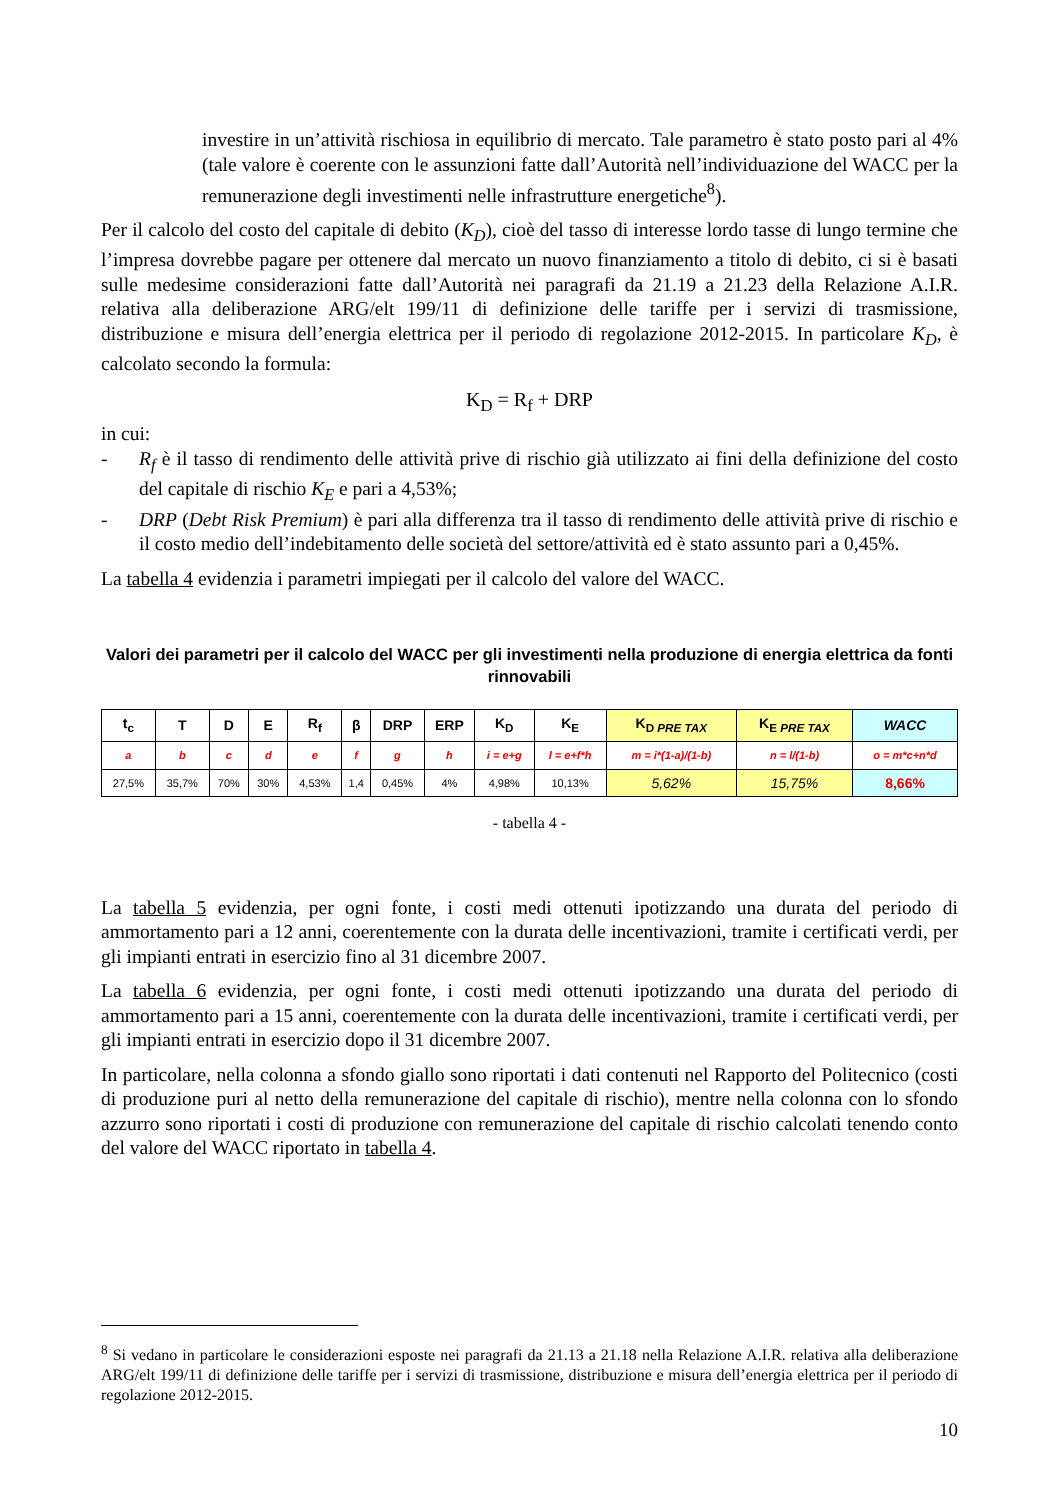investire in un’attività rischiosa in equilibrio di mercato. Tale parametro è stato posto pari al 4% (tale valore è coerente con le assunzioni fatte dall’Autorità nell’individuazione del WACC per la remunerazione degli investimenti nelle infrastrutture energetiche<sup>8</sup>).
Per il calcolo del costo del capitale di debito (K<sub>D</sub>), cioè del tasso di interesse lordo tasse di lungo termine che l’impresa dovrebbe pagare per ottenere dal mercato un nuovo finanziamento a titolo di debito, ci si è basati sulle medesime considerazioni fatte dall’Autorità nei paragrafi da 21.19 a 21.23 della Relazione A.I.R. relativa alla deliberazione ARG/elt 199/11 di definizione delle tariffe per i servizi di trasmissione, distribuzione e misura dell’energia elettrica per il periodo di regolazione 2012-2015. In particolare K<sub>D</sub>, è calcolato secondo la formula:
K<sub>D</sub> = R<sub>f</sub> + DRP
in cui:
- R<sub>f</sub> è il tasso di rendimento delle attività prive di rischio già utilizzato ai fini della definizione del costo del capitale di rischio K<sub>E</sub> e pari a 4,53%;
- DRP (Debt Risk Premium) è pari alla differenza tra il tasso di rendimento delle attività prive di rischio e il costo medio dell’indebitamento delle società del settore/attività ed è stato assunto pari a 0,45%.
La tabella 4 evidenzia i parametri impiegati per il calcolo del valore del WACC.
Valori dei parametri per il calcolo del WACC per gli investimenti nella produzione di energia elettrica da fonti rinnovabili
| t<sub>c</sub> | T | D | E | R<sub>f</sub> | β | DRP | ERP | K<sub>D</sub> | K<sub>E</sub> | K<sub>D PRE TAX</sub> | K<sub>E PRE TAX</sub> | WACC |
| --- | --- | --- | --- | --- | --- | --- | --- | --- | --- | --- | --- | --- |
| a | b | c | d | e | f | g | h | i = e+g | l = e+f*h | m = i*(1-a)/(1-b) | n = l/(1-b) | o = m*c+n*d |
| 27,5% | 35,7% | 70% | 30% | 4,53% | 1,4 | 0,45% | 4% | 4,98% | 10,13% | 5,62% | 15,75% | 8,66% |
- tabella 4 -
La tabella 5 evidenzia, per ogni fonte, i costi medi ottenuti ipotizzando una durata del periodo di ammortamento pari a 12 anni, coerentemente con la durata delle incentivazioni, tramite i certificati verdi, per gli impianti entrati in esercizio fino al 31 dicembre 2007.
La tabella 6 evidenzia, per ogni fonte, i costi medi ottenuti ipotizzando una durata del periodo di ammortamento pari a 15 anni, coerentemente con la durata delle incentivazioni, tramite i certificati verdi, per gli impianti entrati in esercizio dopo il 31 dicembre 2007.
In particolare, nella colonna a sfondo giallo sono riportati i dati contenuti nel Rapporto del Politecnico (costi di produzione puri al netto della remunerazione del capitale di rischio), mentre nella colonna con lo sfondo azzurro sono riportati i costi di produzione con remunerazione del capitale di rischio calcolati tenendo conto del valore del WACC riportato in tabella 4.
<sup>8</sup> Si vedano in particolare le considerazioni esposte nei paragrafi da 21.13 a 21.18 nella Relazione A.I.R. relativa alla deliberazione ARG/elt 199/11 di definizione delle tariffe per i servizi di trasmissione, distribuzione e misura dell’energia elettrica per il periodo di regolazione 2012-2015.
10